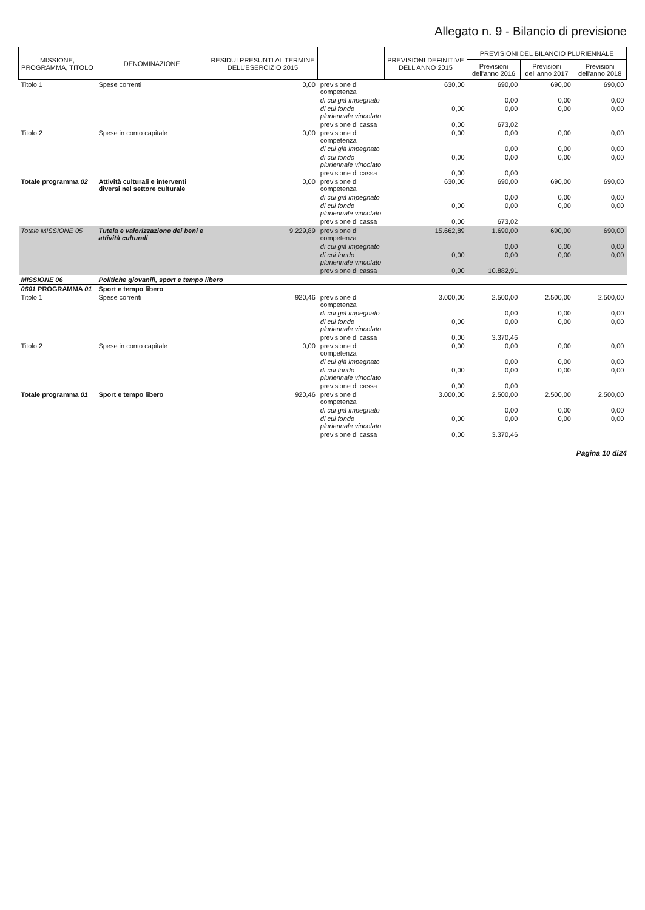Allegato n. 9 - Bilancio di previsione
| MISSIONE, PROGRAMMA, TITOLO | DENOMINAZIONE | RESIDUI PRESUNTI AL TERMINE DELL'ESERCIZIO 2015 | | PREVISIONI DEFINITIVE DELL'ANNO 2015 | PREVISIONI DEL BILANCIO PLURIENNALE | | |
| --- | --- | --- | --- | --- | --- | --- | --- |
| | | | | | Previsioni dell'anno 2016 | Previsioni dell'anno 2017 | Previsioni dell'anno 2018 |
| Titolo 1 | Spese correnti | 0,00 | previsione di competenza | 630,00 | 690,00 | 690,00 | 690,00 |
| | | | di cui già impegnato | | 0,00 | 0,00 | 0,00 |
| | | | di cui fondo pluriennale vincolato | 0,00 | 0,00 | 0,00 | 0,00 |
| | | | previsione di cassa | 0,00 | 673,02 | | |
| Titolo 2 | Spese in conto capitale | 0,00 | previsione di competenza | 0,00 | 0,00 | 0,00 | 0,00 |
| | | | di cui già impegnato | | 0,00 | 0,00 | 0,00 |
| | | | di cui fondo pluriennale vincolato | 0,00 | 0,00 | 0,00 | 0,00 |
| | | | previsione di cassa | 0,00 | 0,00 | | |
| Totale programma 02 | Attività culturali e interventi diversi nel settore culturale | 0,00 | previsione di competenza | 630,00 | 690,00 | 690,00 | 690,00 |
| | | | di cui già impegnato | | 0,00 | 0,00 | 0,00 |
| | | | di cui fondo pluriennale vincolato | 0,00 | 0,00 | 0,00 | 0,00 |
| | | | previsione di cassa | 0,00 | 673,02 | | |
| Totale MISSIONE 05 | Tutela e valorizzazione dei beni e attività culturali | 9.229,89 | previsione di competenza | 15.662,89 | 1.690,00 | 690,00 | 690,00 |
| | | | di cui già impegnato | | 0,00 | 0,00 | 0,00 |
| | | | di cui fondo pluriennale vincolato | 0,00 | 0,00 | 0,00 | 0,00 |
| | | | previsione di cassa | 0,00 | 10.882,91 | | |
| MISSIONE 06 | Politiche giovanili, sport e tempo libero | | | | | | |
| 0601 PROGRAMMA 01 | Sport e tempo libero | | | | | | |
| Titolo 1 | Spese correnti | 920,46 | previsione di competenza | 3.000,00 | 2.500,00 | 2.500,00 | 2.500,00 |
| | | | di cui già impegnato | | 0,00 | 0,00 | 0,00 |
| | | | di cui fondo pluriennale vincolato | 0,00 | 0,00 | 0,00 | 0,00 |
| | | | previsione di cassa | 0,00 | 3.370,46 | | |
| Titolo 2 | Spese in conto capitale | 0,00 | previsione di competenza | 0,00 | 0,00 | 0,00 | 0,00 |
| | | | di cui già impegnato | | 0,00 | 0,00 | 0,00 |
| | | | di cui fondo pluriennale vincolato | 0,00 | 0,00 | 0,00 | 0,00 |
| | | | previsione di cassa | 0,00 | 0,00 | | |
| Totale programma 01 | Sport e tempo libero | 920,46 | previsione di competenza | 3.000,00 | 2.500,00 | 2.500,00 | 2.500,00 |
| | | | di cui già impegnato | | 0,00 | 0,00 | 0,00 |
| | | | di cui fondo pluriennale vincolato | 0,00 | 0,00 | 0,00 | 0,00 |
| | | | previsione di cassa | 0,00 | 3.370,46 | | |
Pagina 10 di24